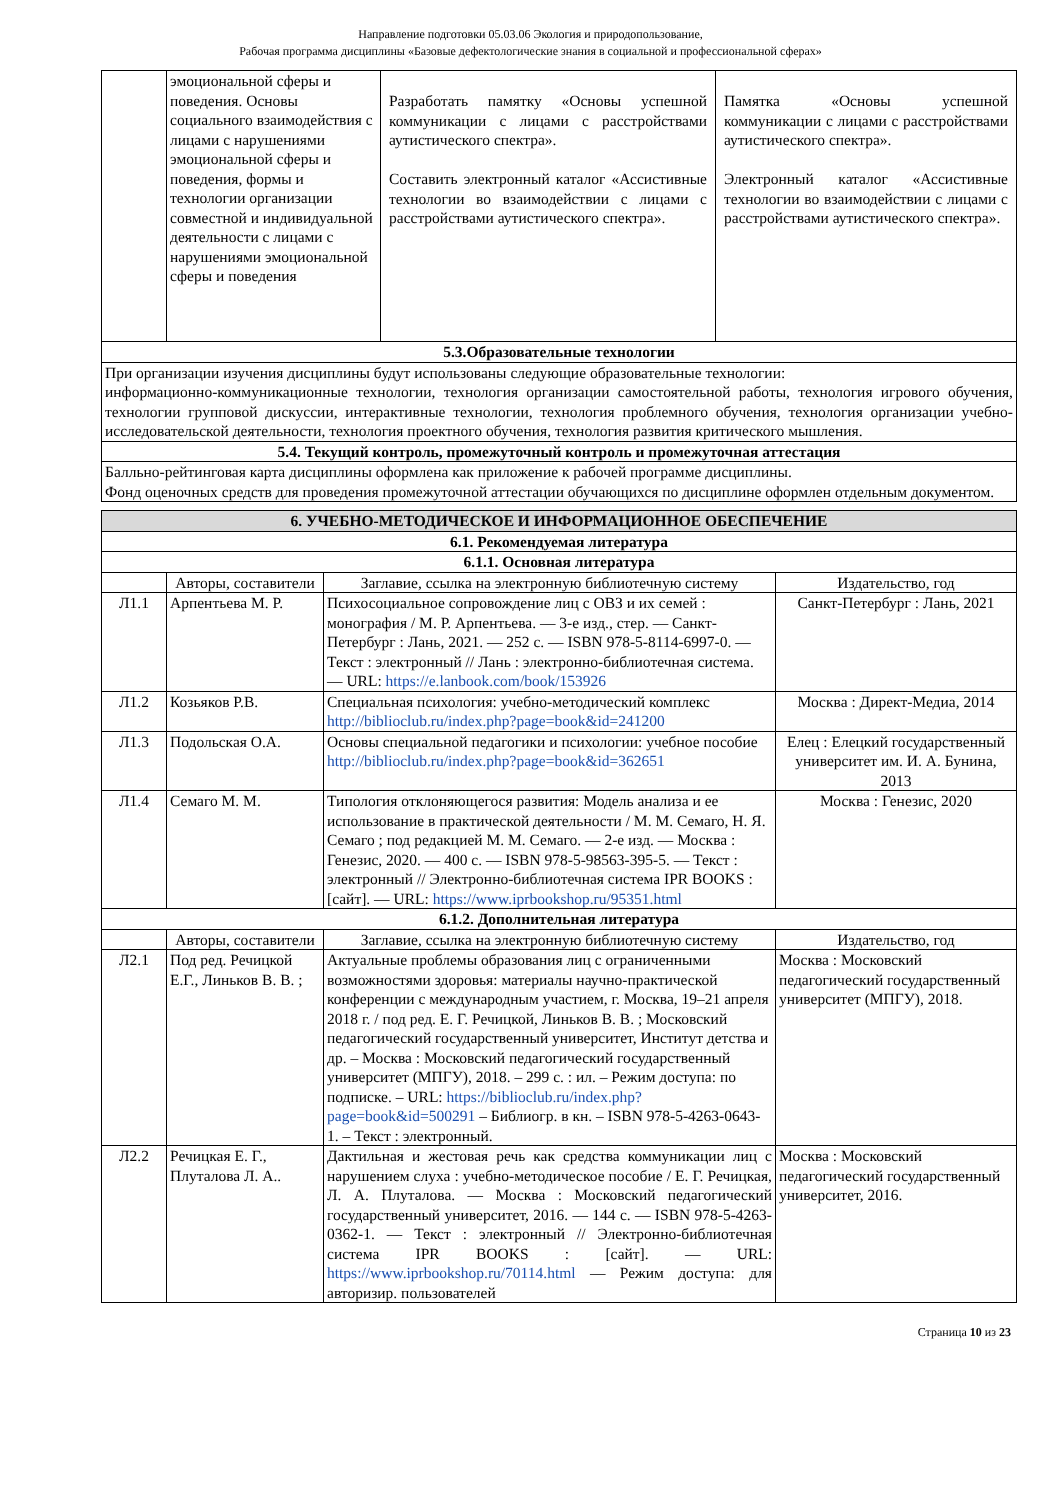Направление подготовки 05.03.06 Экология и природопользование,
Рабочая программа дисциплины «Базовые дефектологические знания в социальной и профессиональной сферах»
| | эмоциональной сферы и поведения. Основы социального взаимодействия с лицами с нарушениями эмоциональной сферы и поведения, формы и технологии организации совместной и индивидуальной деятельности с лицами с нарушениями эмоциональной сферы и поведения | Разработать памятку «Основы успешной коммуникации с лицами с расстройствами аутистического спектра». Составить электронный каталог «Ассистивные технологии во взаимодействии с лицами с расстройствами аутистического спектра». | Памятка «Основы успешной коммуникации с лицами с расстройствами аутистического спектра». Электронный каталог «Ассистивные технологии во взаимодействии с лицами с расстройствами аутистического спектра». |
| 5.3.Образовательные технологии | | | |
| При организации изучения дисциплины будут использованы следующие образовательные технологии: информационно-коммуникационные технологии, технология организации самостоятельной работы, технология игрового обучения, технологии групповой дискуссии, интерактивные технологии, технология проблемного обучения, технология организации учебно-исследовательской деятельности, технология проектного обучения, технология развития критического мышления. | | | |
| 5.4. Текущий контроль, промежуточный контроль и промежуточная аттестация | | | |
| Балльно-рейтинговая карта дисциплины оформлена как приложение к рабочей программе дисциплины. Фонд оценочных средств для проведения промежуточной аттестации обучающихся по дисциплине оформлен отдельным документом. | | | |
| 6. УЧЕБНО-МЕТОДИЧЕСКОЕ И ИНФОРМАЦИОННОЕ ОБЕСПЕЧЕНИЕ | | | |
| --- | --- | --- | --- |
| 6.1. Рекомендуемая литература | | | |
| 6.1.1. Основная литература | | | |
| | Авторы, составители | Заглавие, ссылка на электронную библиотечную систему | Издательство, год |
| Л1.1 | Арпентьева М. Р. | Психосоциальное сопровождение лиц с ОВЗ и их семей : монография / М. Р. Арпентьева. — 3-е изд., стер. — Санкт-Петербург : Лань, 2021. — 252 с. — ISBN 978-5-8114-6997-0. — Текст : электронный // Лань : электронно-библиотечная система. — URL: https://e.lanbook.com/book/153926 | Санкт-Петербург : Лань, 2021 |
| Л1.2 | Козьяков Р.В. | Специальная психология: учебно-методический комплекс http://biblioclub.ru/index.php?page=book&id=241200 | Москва : Директ-Медиа, 2014 |
| Л1.3 | Подольская О.А. | Основы специальной педагогики и психологии: учебное пособие http://biblioclub.ru/index.php?page=book&id=362651 | Елец : Елецкий государственный университет им. И. А. Бунина, 2013 |
| Л1.4 | Семаго М. М. | Типология отклоняющегося развития: Модель анализа и ее использование в практической деятельности / М. М. Семаго, Н. Я. Семаго ; под редакцией М. М. Семаго. — 2-е изд. — Москва : Генезис, 2020. — 400 с. — ISBN 978-5-98563-395-5. — Текст : электронный // Электронно-библиотечная система IPR BOOKS : [сайт]. — URL: https://www.iprbookshop.ru/95351.html | Москва : Генезис, 2020 |
| 6.1.2. Дополнительная литература | | | |
| | Авторы, составители | Заглавие, ссылка на электронную библиотечную систему | Издательство, год |
| Л2.1 | Под ред. Речицкой Е.Г., Линьков В. В. ; | Актуальные проблемы образования лиц с ограниченными возможностями здоровья: материалы научно-практической конференции с международным участием, г. Москва, 19–21 апреля 2018 г. / под ред. Е. Г. Речицкой, Линьков В. В. ; Московский педагогический государственный университет, Институт детства и др. – Москва : Московский педагогический государственный университет (МПГУ), 2018. – 299 с. : ил. – Режим доступа: по подписке. – URL: https://biblioclub.ru/index.php?page=book&id=500291 – Библиогр. в кн. – ISBN 978-5-4263-0643-1. – Текст : электронный. | Москва : Московский педагогический государственный университет (МПГУ), 2018. |
| Л2.2 | Речицкая Е. Г., Плуталова Л. А.. | Дактильная и жестовая речь как средства коммуникации лиц с нарушением слуха : учебно-методическое пособие / Е. Г. Речицкая, Л. А. Плуталова. — Москва : Московский педагогический государственный университет, 2016. — 144 с. — ISBN 978-5-4263-0362-1. — Текст : электронный // Электронно-библиотечная система IPR BOOKS : [сайт]. — URL: https://www.iprbookshop.ru/70114.html — Режим доступа: для авторизир. пользователей | Москва : Московский педагогический государственный университет, 2016. |
Страница 10 из 23